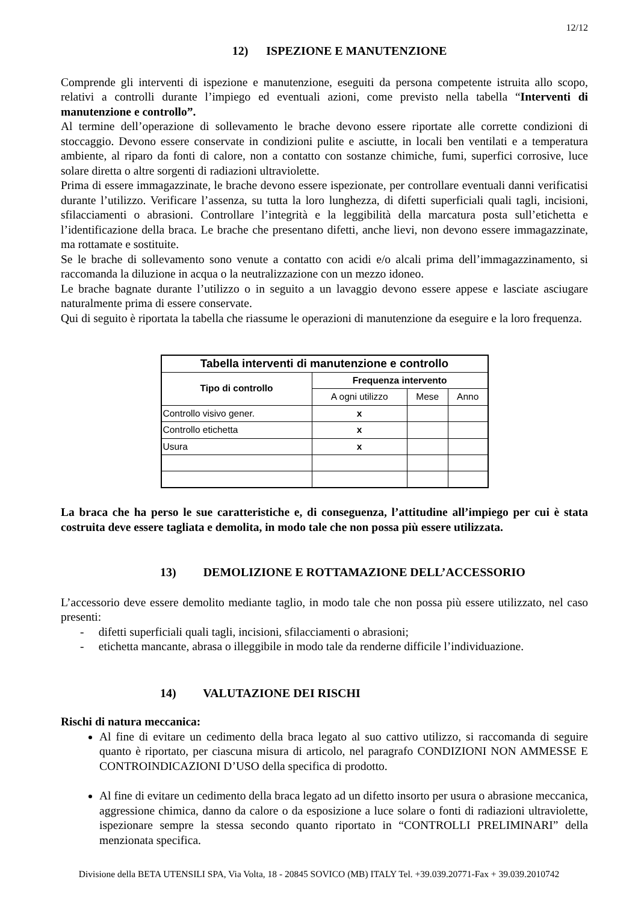12/12
12) ISPEZIONE E MANUTENZIONE
Comprende gli interventi di ispezione e manutenzione, eseguiti da persona competente istruita allo scopo, relativi a controlli durante l’impiego ed eventuali azioni, come previsto nella tabella “Interventi di manutenzione e controllo”.
Al termine dell’operazione di sollevamento le brache devono essere riportate alle corrette condizioni di stoccaggio. Devono essere conservate in condizioni pulite e asciutte, in locali ben ventilati e a temperatura ambiente, al riparo da fonti di calore, non a contatto con sostanze chimiche, fumi, superfici corrosive, luce solare diretta o altre sorgenti di radiazioni ultraviolette.
Prima di essere immagazzinate, le brache devono essere ispezionate, per controllare eventuali danni verificatisi durante l’utilizzo. Verificare l’assenza, su tutta la loro lunghezza, di difetti superficiali quali tagli, incisioni, sfilacciamenti o abrasioni. Controllare l’integrità e la leggibilità della marcatura posta sull’etichetta e l’identificazione della braca. Le brache che presentano difetti, anche lievi, non devono essere immagazzinate, ma rottamate e sostituite.
Se le brache di sollevamento sono venute a contatto con acidi e/o alcali prima dell’immagazzinamento, si raccomanda la diluzione in acqua o la neutralizzazione con un mezzo idoneo.
Le brache bagnate durante l’utilizzo o in seguito a un lavaggio devono essere appese e lasciate asciugare naturalmente prima di essere conservate.
Qui di seguito è riportata la tabella che riassume le operazioni di manutenzione da eseguire e la loro frequenza.
| Tabella interventi di manutenzione e controllo | | | |
| --- | --- | --- | --- |
| Tipo di controllo | Frequenza intervento | | |
| | A ogni utilizzo | Mese | Anno |
| Controllo visivo gener. | x | | |
| Controllo etichetta | x | | |
| Usura | x | | |
La braca che ha perso le sue caratteristiche e, di conseguenza, l’attitudine all’impiego per cui è stata costruita deve essere tagliata e demolita, in modo tale che non possa più essere utilizzata.
13) DEMOLIZIONE E ROTTAMAZIONE DELL’ACCESSORIO
L’accessorio deve essere demolito mediante taglio, in modo tale che non possa più essere utilizzato, nel caso presenti:
- difetti superficiali quali tagli, incisioni, sfilacciamenti o abrasioni;
- etichetta mancante, abrasa o illeggibile in modo tale da renderne difficile l’individuazione.
14) VALUTAZIONE DEI RISCHI
Rischi di natura meccanica:
Al fine di evitare un cedimento della braca legato al suo cattivo utilizzo, si raccomanda di seguire quanto è riportato, per ciascuna misura di articolo, nel paragrafo CONDIZIONI NON AMMESSE E CONTROINDICAZIONI D’USO della specifica di prodotto.
Al fine di evitare un cedimento della braca legato ad un difetto insorto per usura o abrasione meccanica, aggressione chimica, danno da calore o da esposizione a luce solare o fonti di radiazioni ultraviolette, ispezionare sempre la stessa secondo quanto riportato in “CONTROLLI PRELIMINARI” della menzionata specifica.
Divisione della BETA UTENSILI SPA, Via Volta, 18 - 20845 SOVICO (MB) ITALY Tel. +39.039.20771-Fax + 39.039.2010742